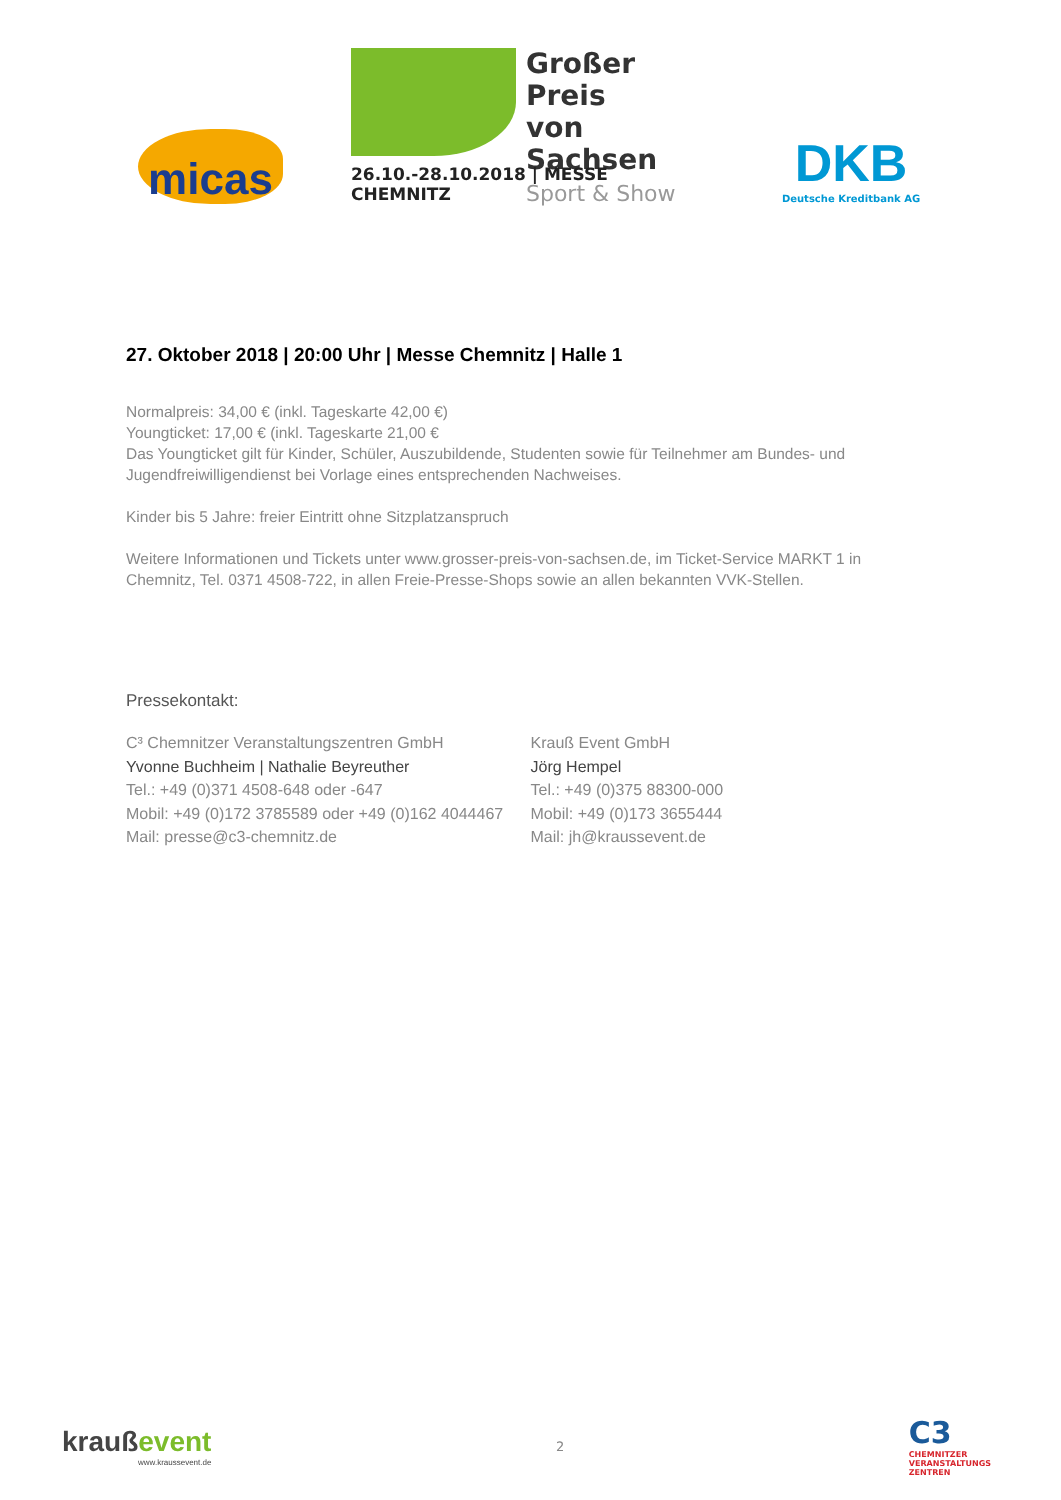micas
Großer Preis
von Sachsen
Sport & Show
26.10.-28.10.2018 | MESSE CHEMNITZ
DKB
Deutsche Kreditbank AG
27. Oktober 2018 | 20:00 Uhr | Messe Chemnitz | Halle 1
Normalpreis: 34,00 € (inkl. Tageskarte 42,00 €)
Youngticket: 17,00 € (inkl. Tageskarte 21,00 €
Das Youngticket gilt für Kinder, Schüler, Auszubildende, Studenten sowie für Teilnehmer am Bundes- und Jugendfreiwilligendienst bei Vorlage eines entsprechenden Nachweises.
Kinder bis 5 Jahre: freier Eintritt ohne Sitzplatzanspruch
Weitere Informationen und Tickets unter www.grosser-preis-von-sachsen.de, im Ticket-Service MARKT 1 in Chemnitz, Tel. 0371 4508-722, in allen Freie-Presse-Shops sowie an allen bekannten VVK-Stellen.
Pressekontakt:
C³ Chemnitzer Veranstaltungszentren GmbH
Yvonne Buchheim | Nathalie Beyreuther
Tel.: +49 (0)371 4508-648 oder -647
Mobil: +49 (0)172 3785589 oder +49 (0)162 4044467
Mail: presse@c3-chemnitz.de
Krauß Event GmbH
Jörg Hempel
Tel.: +49 (0)375 88300-000
Mobil: +49 (0)173 3655444
Mail: jh@kraussevent.de
kraußevent
www.kraussevent.de
2
C3
CHEMNITZER
VERANSTALTUNGS
ZENTREN